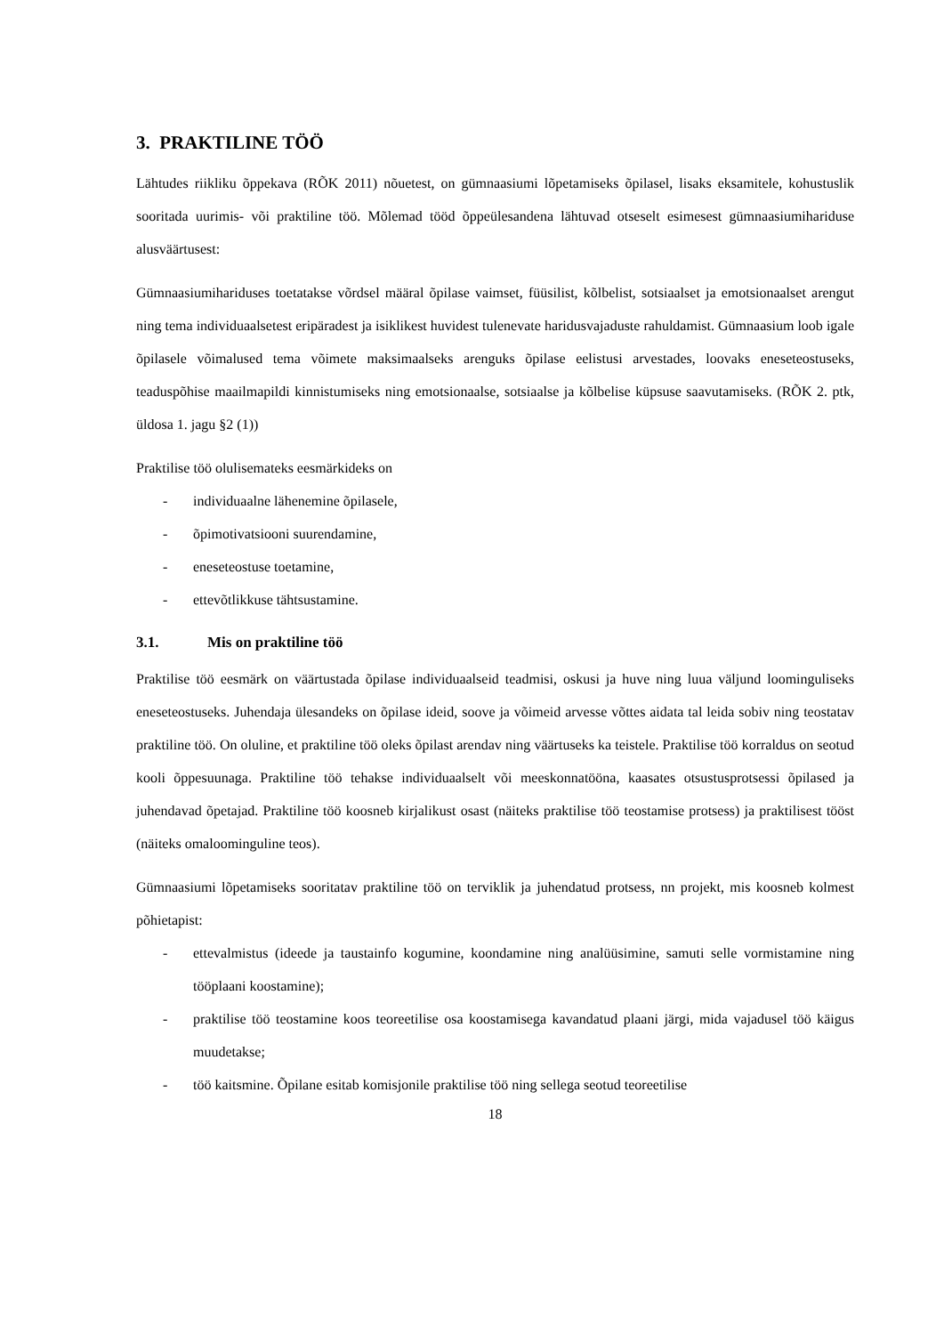3. PRAKTILINE TÖÖ
Lähtudes riikliku õppekava (RÕK 2011) nõuetest, on gümnaasiumi lõpetamiseks õpilasel, lisaks eksamitele, kohustuslik sooritada uurimis- või praktiline töö. Mõlemad tööd õppeülesandena lähtuvad otseselt esimesest gümnaasiumihariduse alusväärtusest:
Gümnaasiumihariduses toetatakse võrdsel määral õpilase vaimset, füüsilist, kõlbelist, sotsiaalset ja emotsionaalset arengut ning tema individuaalsetest eripäradest ja isiklikest huvidest tulenevate haridusvajaduste rahuldamist. Gümnaasium loob igale õpilasele võimalused tema võimete maksimaalseks arenguks õpilase eelistusi arvestades, loovaks eneseteostuseks, teaduspõhise maailmapildi kinnistumiseks ning emotsionaalse, sotsiaalse ja kõlbelise küpsuse saavutamiseks. (RÕK 2. ptk, üldosa 1. jagu §2 (1))
Praktilise töö olulisemateks eesmärkideks on
- individuaalne lähenemine õpilasele,
- õpimotivatsiooni suurendamine,
- eneseteostuse toetamine,
- ettevõtlikkuse tähtsustamine.
3.1. Mis on praktiline töö
Praktilise töö eesmärk on väärtustada õpilase individuaalseid teadmisi, oskusi ja huve ning luua väljund loominguliseks eneseteostuseks. Juhendaja ülesandeks on õpilase ideid, soove ja võimeid arvesse võttes aidata tal leida sobiv ning teostatav praktiline töö. On oluline, et praktiline töö oleks õpilast arendav ning väärtuseks ka teistele. Praktilise töö korraldus on seotud kooli õppesuunaga. Praktiline töö tehakse individuaalselt või meeskonnatööna, kaasates otsustusprotsessi õpilased ja juhendavad õpetajad. Praktiline töö koosneb kirjalikust osast (näiteks praktilise töö teostamise protsess) ja praktilisest tööst (näiteks omaloominguline teos).
Gümnaasiumi lõpetamiseks sooritatav praktiline töö on terviklik ja juhendatud protsess, nn projekt, mis koosneb kolmest põhietapist:
- ettevalmistus (ideede ja taustainfo kogumine, koondamine ning analüüsimine, samuti selle vormistamine ning tööplaani koostamine);
- praktilise töö teostamine koos teoreetilise osa koostamisega kavandatud plaani järgi, mida vajadusel töö käigus muudetakse;
- töö kaitsmine. Õpilane esitab komisjonile praktilise töö ning sellega seotud teoreetilise
18